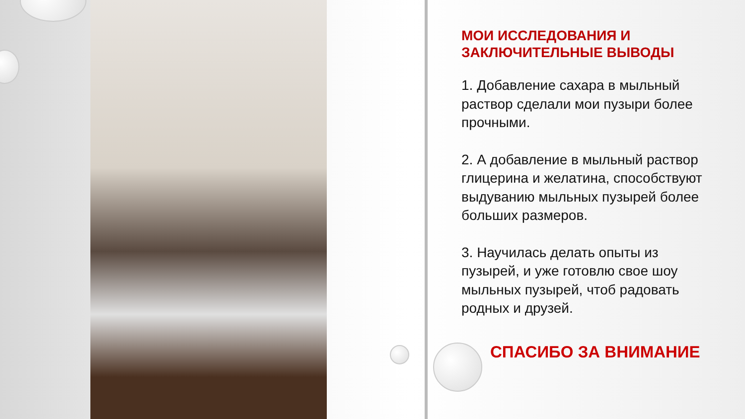МОИ ИССЛЕДОВАНИЯ И ЗАКЛЮЧИТЕЛЬНЫЕ ВЫВОДЫ
1. Добавление сахара в мыльный раствор сделали мои пузыри более прочными.
2. А добавление в мыльный раствор глицерина и желатина, способствуют выдуванию мыльных пузырей более больших размеров.
3. Научилась делать опыты из пузырей, и уже готовлю свое шоу мыльных пузырей, чтоб радовать родных и друзей.
СПАСИБО ЗА ВНИМАНИЕ